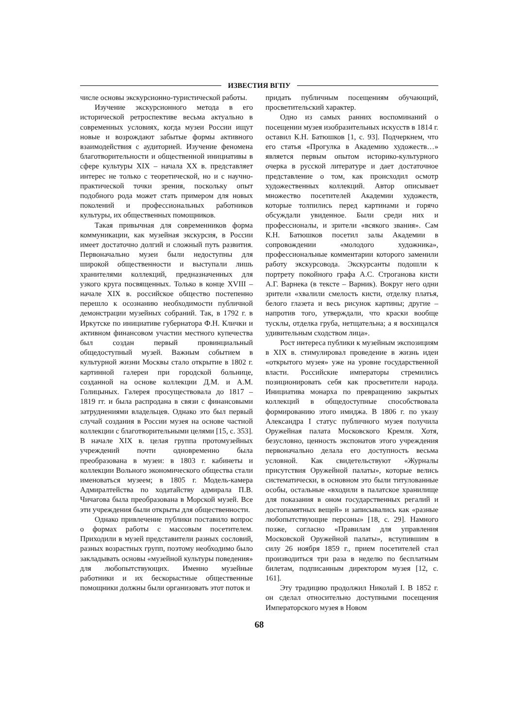ИЗВЕСТИЯ ВГПУ
числе основы экскурсионно-туристической работы.
Изучение экскурсионного метода в его исторической ретроспективе весьма актуально в современных условиях, когда музеи России ищут новые и возрождают забытые формы активного взаимодействия с аудиторией. Изучение феномена благотворительности и общественной инициативы в сфере культуры XIX – начала XX в. представляет интерес не только с теоретической, но и с научно-практической точки зрения, поскольку опыт подобного рода может стать примером для новых поколений и профессиональных работников культуры, их общественных помощников.
Такая привычная для современников форма коммуникации, как музейная экскурсия, в России имеет достаточно долгий и сложный путь развития. Первоначально музеи были недоступны для широкой общественности и выступали лишь хранителями коллекций, предназначенных для узкого круга посвященных. Только в конце XVIII – начале XIX в. российское общество постепенно перешло к осознанию необходимости публичной демонстрации музейных собраний. Так, в 1792 г. в Иркутске по инициативе губернатора Ф.Н. Клички и активном финансовом участии местного купечества был создан первый провинциальный общедоступный музей. Важным событием в культурной жизни Москвы стало открытие в 1802 г. картинной галереи при городской больнице, созданной на основе коллекции Д.М. и А.М. Голицыных. Галерея просуществовала до 1817 – 1819 гг. и была распродана в связи с финансовыми затруднениями владельцев. Однако это был первый случай создания в России музея на основе частной коллекции с благотворительными целями [15, с. 353]. В начале XIX в. целая группа протомузейных учреждений почти одновременно была преобразована в музеи: в 1803 г. кабинеты и коллекции Вольного экономического общества стали именоваться музеем; в 1805 г. Модель-камера Адмиралтейства по ходатайству адмирала П.В. Чичагова была преобразована в Морской музей. Все эти учреждения были открыты для общественности.
Однако привлечение публики поставило вопрос о формах работы с массовым посетителем. Приходили в музей представители разных сословий, разных возрастных групп, поэтому необходимо было закладывать основы «музейной культуры поведения» для любопытствующих. Именно музейные работники и их бескорыстные общественные помощники должны были организовать этот поток и
придать публичным посещениям обучающий, просветительский характер.
Одно из самых ранних воспоминаний о посещении музея изобразительных искусств в 1814 г. оставил К.Н. Батюшков [1, с. 93]. Подчеркнем, что его статья «Прогулка в Академию художеств…» является первым опытом историко-культурного очерка в русской литературе и дает достаточное представление о том, как происходил осмотр художественных коллекций. Автор описывает множество посетителей Академии художеств, которые толпились перед картинами и горячо обсуждали увиденное. Были среди них и профессионалы, и зрители «всякого звания». Сам К.Н. Батюшков посетил залы Академии в сопровождении «молодого художника», профессиональные комментарии которого заменили работу экскурсовода. Экскурсанты подошли к портрету покойного графа А.С. Строганова кисти А.Г. Варнека (в тексте – Варник). Вокруг него одни зрители «хвалили смелость кисти, отделку платья, белого глазета и весь рисунок картины; другие – напротив того, утверждали, что краски вообще тусклы, отделка груба, нетщательна; а я восхищался удивительным сходством лица».
Рост интереса публики к музейным экспозициям в XIX в. стимулировал проведение в жизнь идеи «открытого музея» уже на уровне государственной власти. Российские императоры стремились позиционировать себя как просветители народа. Инициатива монарха по превращению закрытых коллекций в общедоступные способствовала формированию этого имиджа. В 1806 г. по указу Александра I статус публичного музея получила Оружейная палата Московского Кремля. Хотя, безусловно, ценность экспонатов этого учреждения первоначально делала его доступность весьма условной. Как свидетельствуют «Журналы присутствия Оружейной палаты», которые велись систематически, в основном это были титулованные особы, остальные «входили в палатское хранилище для показания в оном государственных регалий и достопамятных вещей» и записывались как «разные любопытствующие персоны» [18, с. 29]. Намного позже, согласно «Правилам для управления Московской Оружейной палаты», вступившим в силу 26 ноября 1859 г., прием посетителей стал производиться три раза в неделю по бесплатным билетам, подписанным директором музея [12, с. 161].
Эту традицию продолжил Николай I. В 1852 г. он сделал относительно доступными посещения Императорского музея в Новом
68